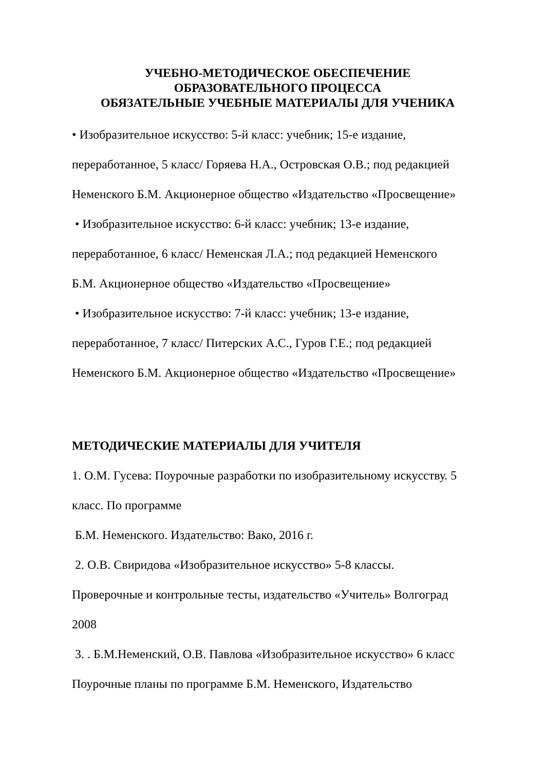УЧЕБНО-МЕТОДИЧЕСКОЕ ОБЕСПЕЧЕНИЕ
ОБРАЗОВАТЕЛЬНОГО ПРОЦЕССА
ОБЯЗАТЕЛЬНЫЕ УЧЕБНЫЕ МАТЕРИАЛЫ ДЛЯ УЧЕНИКА
• Изобразительное искусство: 5-й класс: учебник; 15-е издание,
переработанное, 5 класс/ Горяева Н.А., Островская О.В.; под редакцией
Неменского Б.М. Акционерное общество «Издательство «Просвещение»
• Изобразительное искусство: 6-й класс: учебник; 13-е издание,
переработанное, 6 класс/ Неменская Л.А.; под редакцией Неменского
Б.М. Акционерное общество «Издательство «Просвещение»
• Изобразительное искусство: 7-й класс: учебник; 13-е издание,
переработанное, 7 класс/ Питерских А.С., Гуров Г.Е.; под редакцией
Неменского Б.М. Акционерное общество «Издательство «Просвещение»
МЕТОДИЧЕСКИЕ МАТЕРИАЛЫ ДЛЯ УЧИТЕЛЯ
1. О.М. Гусева: Поурочные разработки по изобразительному искусству. 5
класс. По программе
Б.М. Неменского. Издательство: Вако, 2016 г.
2. О.В. Свиридова «Изобразительное искусство» 5-8 классы.
Проверочные и контрольные тесты, издательство «Учитель» Волгоград
2008
3. . Б.М.Неменский, О.В. Павлова «Изобразительное искусство» 6 класс
Поурочные планы по программе Б.М. Неменского, Издательство